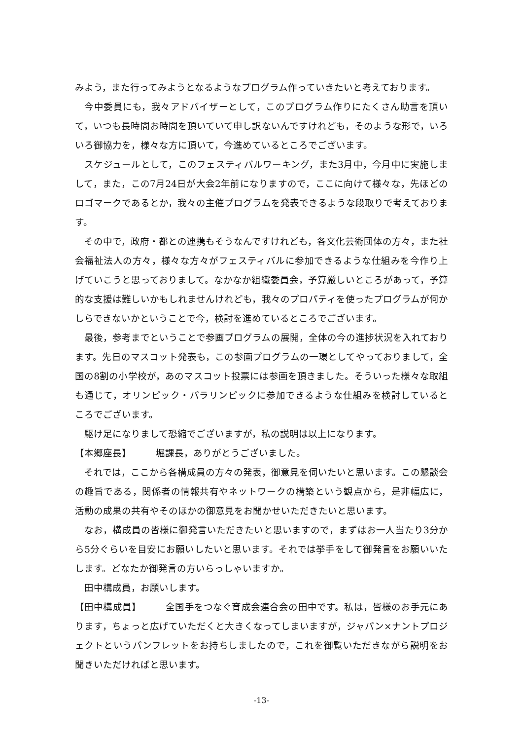みよう，また行ってみようとなるようなプログラム作っていきたいと考えております。
今中委員にも，我々アドバイザーとして，このプログラム作りにたくさん助言を頂いて，いつも長時間お時間を頂いていて申し訳ないんですけれども，そのような形で，いろいろ御協力を，様々な方に頂いて，今進めているところでございます。
スケジュールとして，このフェスティバルワーキング，また3月中，今月中に実施しまして，また，この7月24日が大会2年前になりますので，ここに向けて様々な，先ほどのロゴマークであるとか，我々の主催プログラムを発表できるような段取りで考えております。
その中で，政府・都との連携もそうなんですけれども，各文化芸術団体の方々，また社会福祉法人の方々，様々な方々がフェスティバルに参加できるような仕組みを今作り上げていこうと思っておりまして。なかなか組織委員会，予算厳しいところがあって，予算的な支援は難しいかもしれませんけれども，我々のプロパティを使ったプログラムが何かしらできないかということで今，検討を進めているところでございます。
最後，参考までということで参画プログラムの展開，全体の今の進捗状況を入れております。先日のマスコット発表も，この参画プログラムの一環としてやっておりまして，全国の8割の小学校が，あのマスコット投票には参画を頂きました。そういった様々な取組も通じて，オリンピック・パラリンピックに参加できるような仕組みを検討しているところでございます。
駆け足になりまして恐縮でございますが，私の説明は以上になります。
【本郷座長】 堀課長，ありがとうございました。
それでは，ここから各構成員の方々の発表，御意見を伺いたいと思います。この懇談会の趣旨である，関係者の情報共有やネットワークの構築という観点から，是非幅広に，活動の成果の共有やそのほかの御意見をお聞かせいただきたいと思います。
なお，構成員の皆様に御発言いただきたいと思いますので，まずはお一人当たり3分から5分ぐらいを目安にお願いしたいと思います。それでは挙手をして御発言をお願いいたします。どなたか御発言の方いらっしゃいますか。
田中構成員，お願いします。
【田中構成員】 全国手をつなぐ育成会連合会の田中です。私は，皆様のお手元にあります，ちょっと広げていただくと大きくなってしまいますが，ジャパン×ナントプロジェクトというパンフレットをお持ちしましたので，これを御覧いただきながら説明をお聞きいただければと思います。
-13-